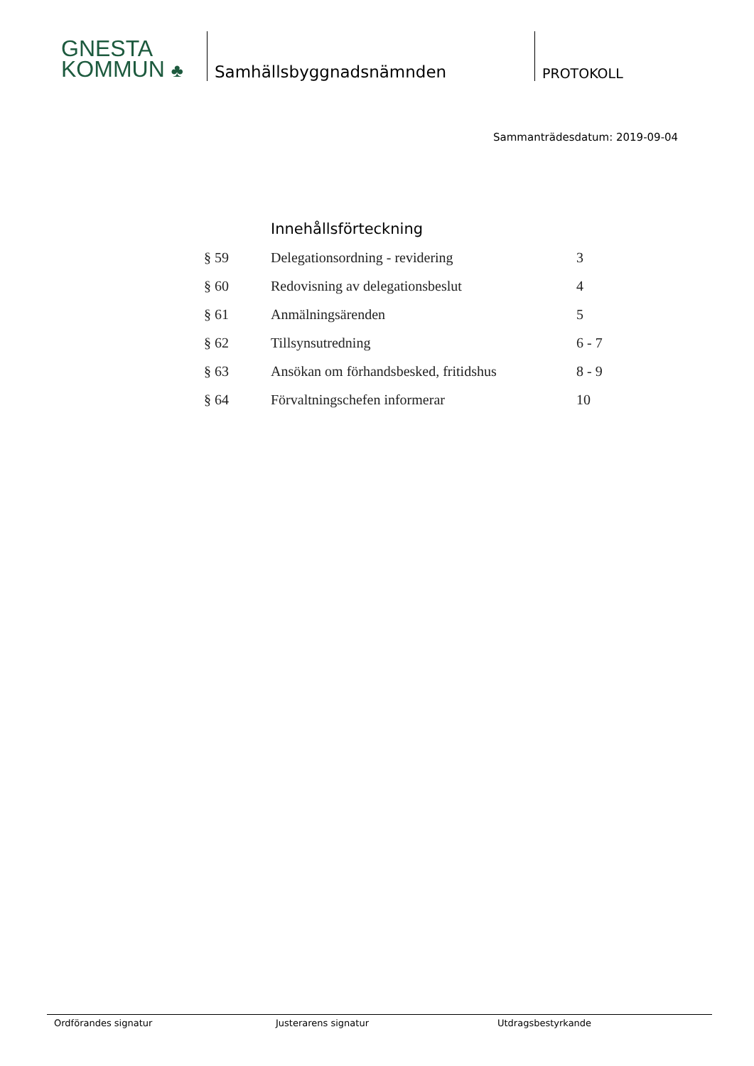GNESTA
KOMMUN ♣
Samhällsbyggnadsnämnden
PROTOKOLL
Sammanträdesdatum: 2019-09-04
Innehållsförteckning
| § 59 | Delegationsordning - revidering | 3 |
| § 60 | Redovisning av delegationsbeslut | 4 |
| § 61 | Anmälningsärenden | 5 |
| § 62 | Tillsynsutredning | 6 - 7 |
| § 63 | Ansökan om förhandsbesked, fritidshus | 8 - 9 |
| § 64 | Förvaltningschefen informerar | 10 |
Ordförandes signatur Justerarens signatur Utdragsbestyrkande